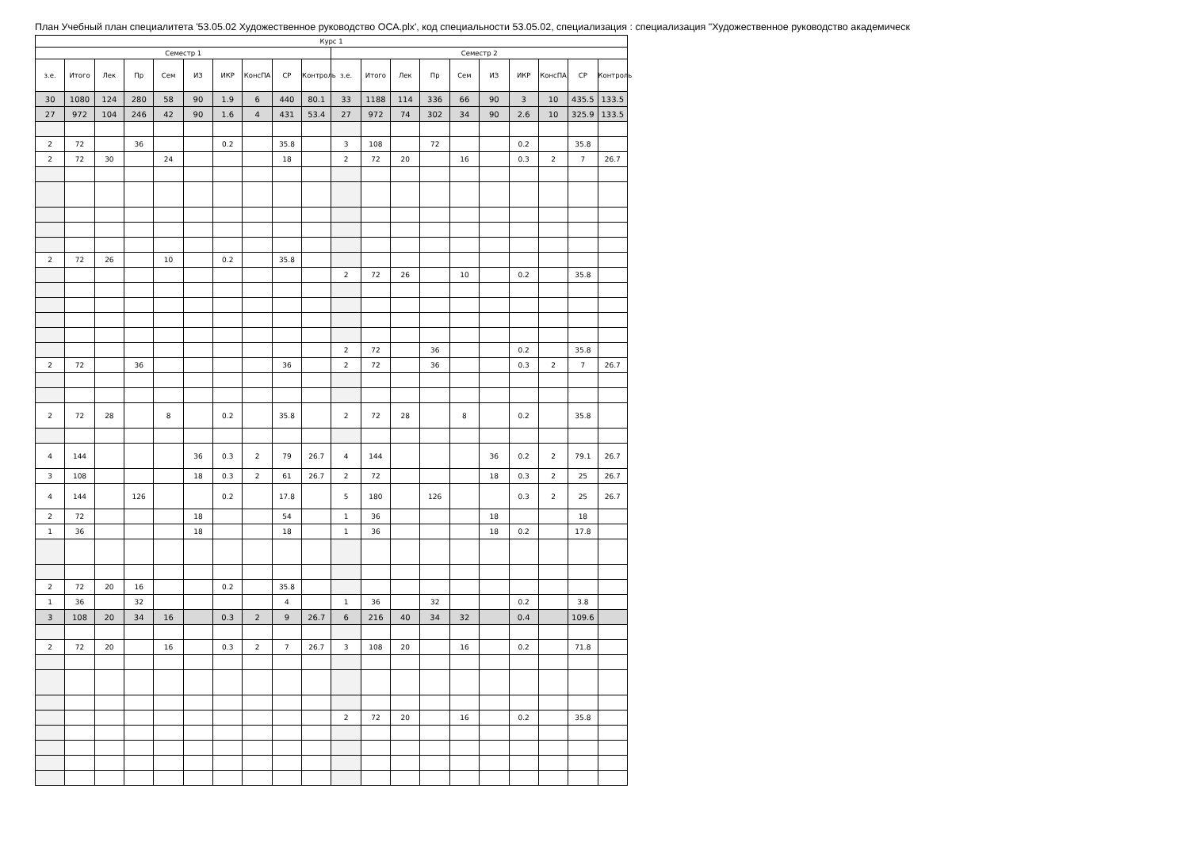План Учебный план специалитета '53.05.02 Художественное руководство ОСА.plx', код специальности 53.05.02, специализация : специализация "Художественное руководство академическ
| Курс 1 | | | | | | | | | | | | | | | | | | | |
| --- | --- | --- | --- | --- | --- | --- | --- | --- | --- | --- | --- | --- | --- | --- | --- | --- | --- | --- | --- |
| Семестр 1 | | | | | | | | | | Семестр 2 | | | | | | | | | |
| з.е. | Итого | Лек | Пр | Сем | ИЗ | ИКР | КонсПА | СР | Контроль | з.е. | Итого | Лек | Пр | Сем | ИЗ | ИКР | КонсПА | СР | Контроль |
| 30 | 1080 | 124 | 280 | 58 | 90 | 1.9 | 6 | 440 | 80.1 | 33 | 1188 | 114 | 336 | 66 | 90 | 3 | 10 | 435.5 | 133.5 |
| 27 | 972 | 104 | 246 | 42 | 90 | 1.6 | 4 | 431 | 53.4 | 27 | 972 | 74 | 302 | 34 | 90 | 2.6 | 10 | 325.9 | 133.5 |
| 2 | 72 | | 36 | | | 0.2 | | 35.8 | | 3 | 108 | | 72 | | | 0.2 | | 35.8 | |
| 2 | 72 | 30 | | 24 | | | | 18 | | 2 | 72 | 20 | | 16 | | 0.3 | 2 | 7 | 26.7 |
| 2 | 72 | 26 | | 10 | | 0.2 | | 35.8 | | | | | | | | | | | |
| | | | | | | | | | | 2 | 72 | 26 | | 10 | | 0.2 | | 35.8 | |
| | | | | | | | | | | 2 | 72 | | 36 | | | 0.2 | | 35.8 | |
| 2 | 72 | | 36 | | | | | 36 | | 2 | 72 | | 36 | | | 0.3 | 2 | 7 | 26.7 |
| 2 | 72 | 28 | | 8 | | 0.2 | | 35.8 | | 2 | 72 | 28 | | 8 | | 0.2 | | 35.8 | |
| 4 | 144 | | | | 36 | 0.3 | 2 | 79 | 26.7 | 4 | 144 | | | | 36 | 0.2 | 2 | 79.1 | 26.7 |
| 3 | 108 | | | | 18 | 0.3 | 2 | 61 | 26.7 | 2 | 72 | | | | 18 | 0.3 | 2 | 25 | 26.7 |
| 4 | 144 | | 126 | | | 0.2 | | 17.8 | | 5 | 180 | | 126 | | | 0.3 | 2 | 25 | 26.7 |
| 2 | 72 | | | | 18 | | | 54 | | 1 | 36 | | | | 18 | | | 18 | |
| 1 | 36 | | | | 18 | | | 18 | | 1 | 36 | | | | 18 | 0.2 | | 17.8 | |
| 2 | 72 | 20 | 16 | | | 0.2 | | 35.8 | | | | | | | | | | | |
| 1 | 36 | | 32 | | | | | 4 | | 1 | 36 | | 32 | | | 0.2 | | 3.8 | |
| 3 | 108 | 20 | 34 | 16 | | 0.3 | 2 | 9 | 26.7 | 6 | 216 | 40 | 34 | 32 | | 0.4 | | 109.6 | |
| 2 | 72 | 20 | | 16 | | 0.3 | 2 | 7 | 26.7 | 3 | 108 | 20 | | 16 | | 0.2 | | 71.8 | |
| | | | | | | | | | | 2 | 72 | 20 | | 16 | | 0.2 | | 35.8 | |